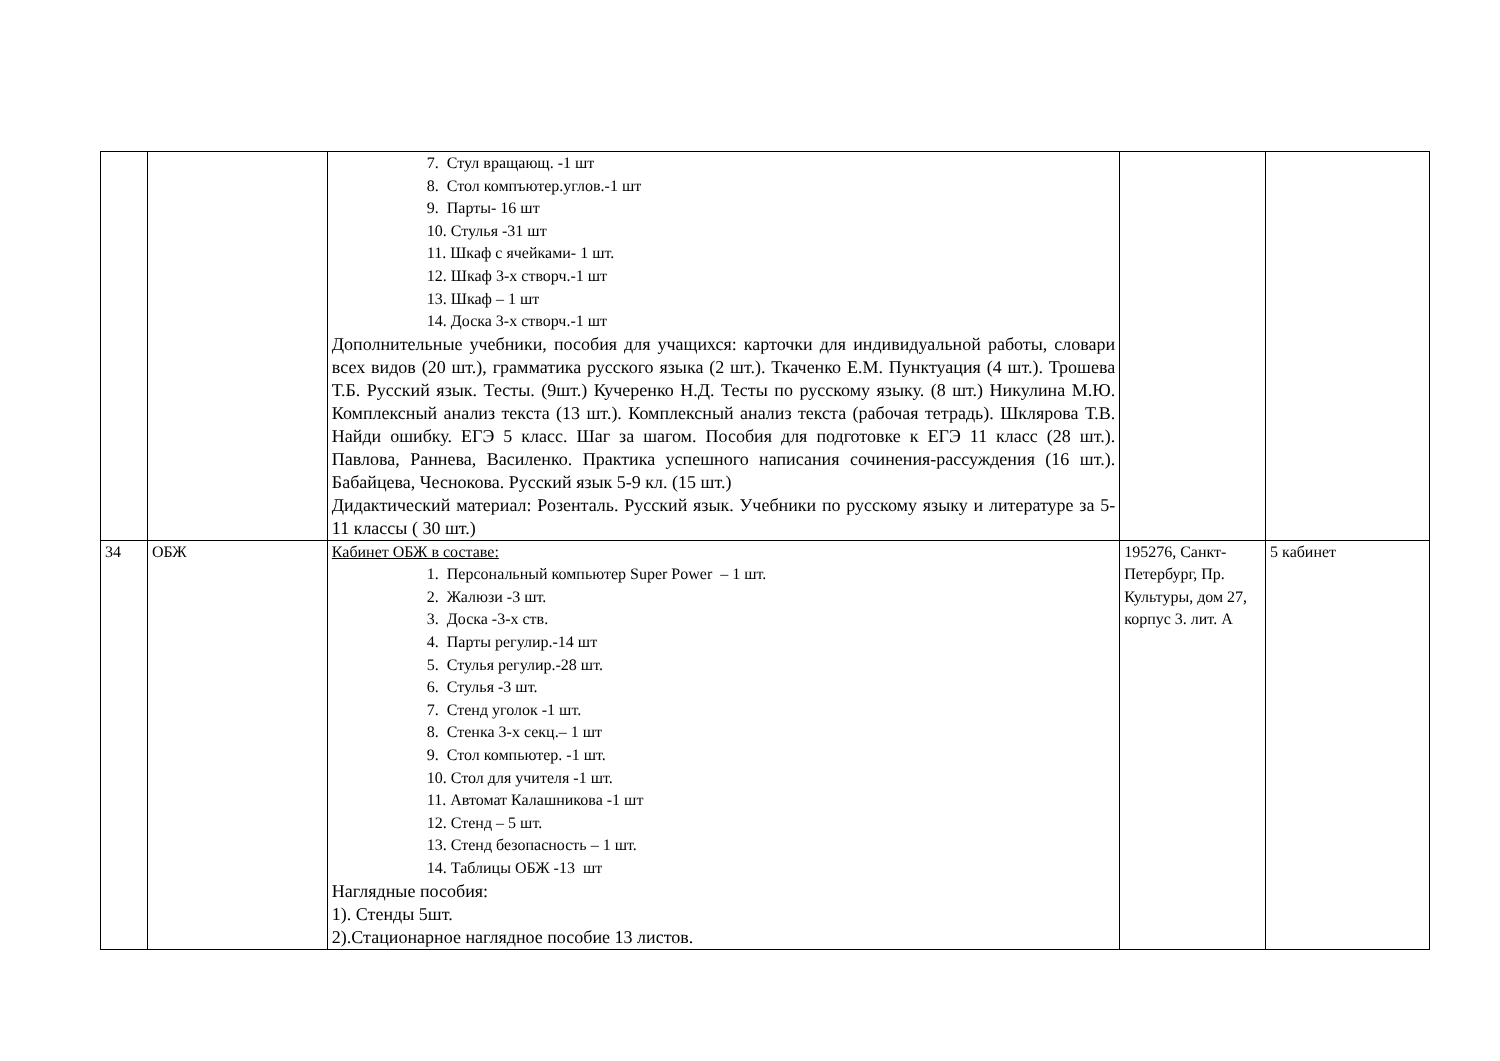| | | 7. Стул вращающ. -1 шт 8. Стол компъютер.углов.-1 шт 9. Парты- 16 шт 10. Стулья -31 шт 11. Шкаф с ячейками- 1 шт. 12. Шкаф 3-х створч.-1 шт 13. Шкаф – 1 шт 14. Доска 3-х створч.-1 шт Дополнительные учебники, пособия для учащихся: карточки для индивидуальной работы, словари всех видов (20 шт.), грамматика русского языка (2 шт.). Ткаченко Е.М. Пунктуация (4 шт.). Трошева Т.Б. Русский язык. Тесты. (9шт.) Кучеренко Н.Д. Тесты по русскому языку. (8 шт.) Никулина М.Ю. Комплексный анализ текста (13 шт.). Комплексный анализ текста (рабочая тетрадь). Шклярова Т.В. Найди ошибку. ЕГЭ 5 класс. Шаг за шагом. Пособия для подготовке к ЕГЭ 11 класс (28 шт.). Павлова, Раннева, Василенко. Практика успешного написания сочинения-рассуждения (16 шт.). Бабайцева, Чеснокова. Русский язык 5-9 кл. (15 шт.) Дидактический материал: Розенталь. Русский язык. Учебники по русскому языку и литературе за 5-11 классы ( 30 шт.) | | |
| 34 | ОБЖ | Кабинет ОБЖ в составе: 1. Персональный компьютер Super Power – 1 шт. 2. Жалюзи -3 шт. 3. Доска -3-х ств. 4. Парты регулир.-14 шт 5. Стулья регулир.-28 шт. 6. Стулья -3 шт. 7. Стенд уголок -1 шт. 8. Стенка 3-х секц.– 1 шт 9. Стол компьютер. -1 шт. 10. Стол для учителя -1 шт. 11. Автомат Калашникова -1 шт 12. Стенд – 5 шт. 13. Стенд безопасность – 1 шт. 14. Таблицы ОБЖ -13 шт Наглядные пособия: 1). Стенды 5шт. 2).Стационарное наглядное пособие 13 листов. | 195276, Санкт-Петербург, Пр. Культуры, дом 27, корпус 3. лит. А | 5 кабинет |